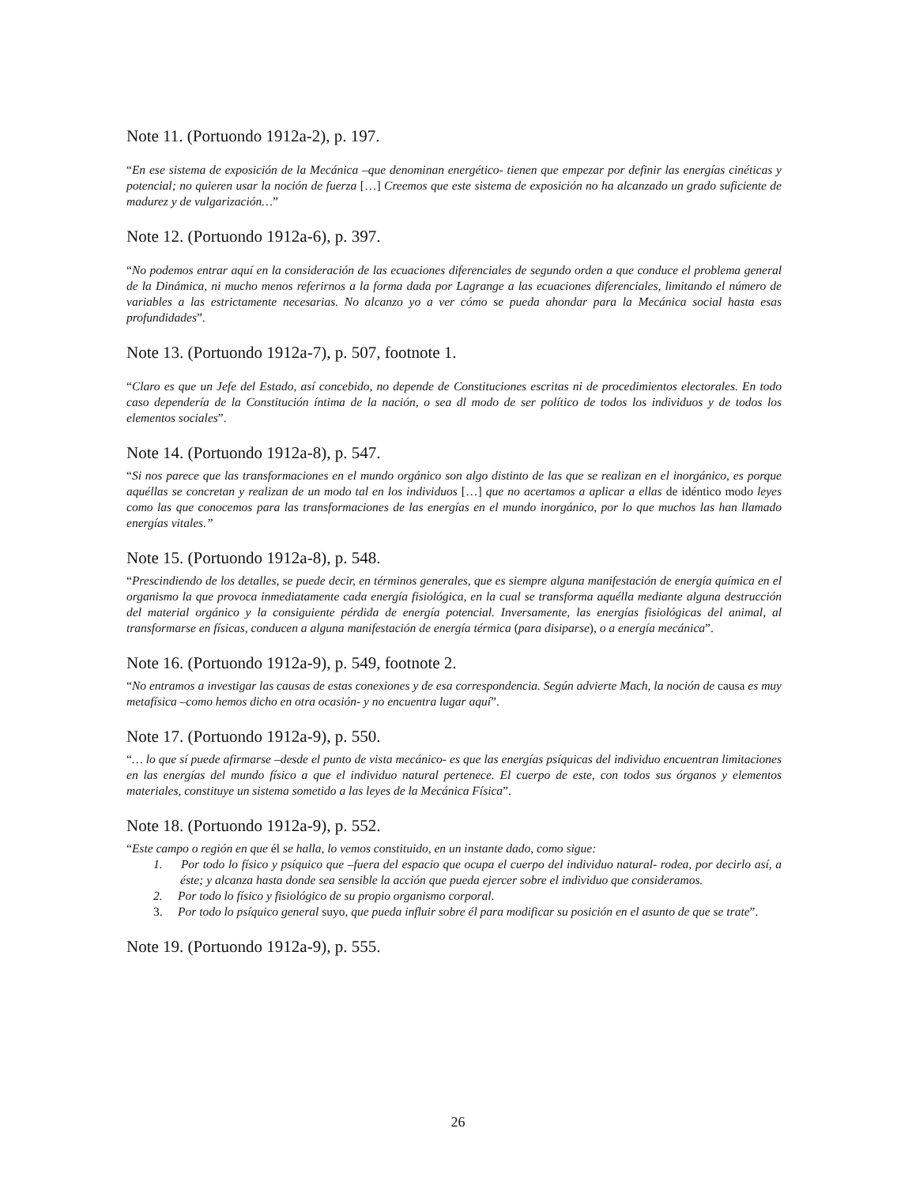Note 11. (Portuondo 1912a-2), p. 197.
“En ese sistema de exposición de la Mecánica –que denominan energético- tienen que empezar por definir las energías cinéticas y potencial; no quieren usar la noción de fuerza […] Creemos que este sistema de exposición no ha alcanzado un grado suficiente de madurez y de vulgarización…”
Note 12. (Portuondo 1912a-6), p. 397.
“No podemos entrar aquí en la consideración de las ecuaciones diferenciales de segundo orden a que conduce el problema general de la Dinámica, ni mucho menos referirnos a la forma dada por Lagrange a las ecuaciones diferenciales, limitando el número de variables a las estrictamente necesarias. No alcanzo yo a ver cómo se pueda ahondar para la Mecánica social hasta esas profundidades”.
Note 13. (Portuondo 1912a-7), p. 507, footnote 1.
“Claro es que un Jefe del Estado, así concebido, no depende de Constituciones escritas ni de procedimientos electorales. En todo caso dependería de la Constitución íntima de la nación, o sea dl modo de ser político de todos los individuos y de todos los elementos sociales”.
Note 14. (Portuondo 1912a-8), p. 547.
“Si nos parece que las transformaciones en el mundo orgánico son algo distinto de las que se realizan en el inorgánico, es porque aquéllas se concretan y realizan de un modo tal en los individuos […] que no acertamos a aplicar a ellas de idéntico modo leyes como las que conocemos para las transformaciones de las energías en el mundo inorgánico, por lo que muchos las han llamado energías vitales.”
Note 15. (Portuondo 1912a-8), p. 548.
“Prescindiendo de los detalles, se puede decir, en términos generales, que es siempre alguna manifestación de energía química en el organismo la que provoca inmediatamente cada energía fisiológica, en la cual se transforma aquélla mediante alguna destrucción del material orgánico y la consiguiente pérdida de energía potencial. Inversamente, las energías fisiológicas del animal, al transformarse en físicas, conducen a alguna manifestación de energía térmica (para disiparse), o a energía mecánica”.
Note 16. (Portuondo 1912a-9), p. 549, footnote 2.
“No entramos a investigar las causas de estas conexiones y de esa correspondencia. Según advierte Mach, la noción de causa es muy metafísica –como hemos dicho en otra ocasión- y no encuentra lugar aquí”.
Note 17. (Portuondo 1912a-9), p. 550.
“… lo que sí puede afirmarse –desde el punto de vista mecánico- es que las energías psíquicas del individuo encuentran limitaciones en las energías del mundo físico a que el individuo natural pertenece. El cuerpo de este, con todos sus órganos y elementos materiales, constituye un sistema sometido a las leyes de la Mecánica Física”.
Note 18. (Portuondo 1912a-9), p. 552.
“Este campo o región en que él se halla, lo vemos constituido, en un instante dado, como sigue:
1. Por todo lo físico y psíquico que –fuera del espacio que ocupa el cuerpo del individuo natural- rodea, por decirlo así, a éste; y alcanza hasta donde sea sensible la acción que pueda ejercer sobre el individuo que consideramos.
2. Por todo lo físico y fisiológico de su propio organismo corporal.
3. Por todo lo psíquico general suyo, que pueda influir sobre él para modificar su posición en el asunto de que se trate”.
Note 19. (Portuondo 1912a-9), p. 555.
26